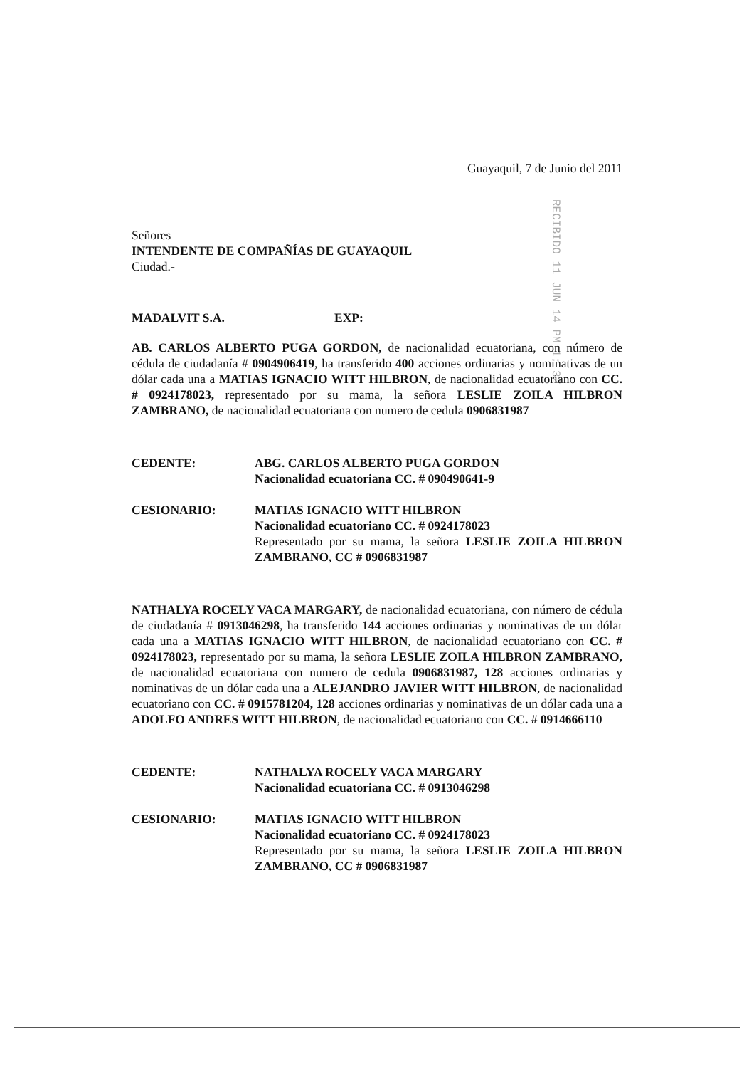RECIBIDO 11 JUN 14 PM 1: 32
Guayaquil, 7 de Junio del 2011
Señores
INTENDENTE DE COMPAÑÍAS DE GUAYAQUIL
Ciudad.-
MADALVIT S.A. EXP:
AB. CARLOS ALBERTO PUGA GORDON, de nacionalidad ecuatoriana, con número de cédula de ciudadanía # 0904906419, ha transferido 400 acciones ordinarias y nominativas de un dólar cada una a MATIAS IGNACIO WITT HILBRON, de nacionalidad ecuatoriano con CC. # 0924178023, representado por su mama, la señora LESLIE ZOILA HILBRON ZAMBRANO, de nacionalidad ecuatoriana con numero de cedula 0906831987
CEDENTE: ABG. CARLOS ALBERTO PUGA GORDON
Nacionalidad ecuatoriana CC. # 090490641-9
CESIONARIO: MATIAS IGNACIO WITT HILBRON
Nacionalidad ecuatoriano CC. # 0924178023
Representado por su mama, la señora LESLIE ZOILA HILBRON ZAMBRANO, CC # 0906831987
NATHALYA ROCELY VACA MARGARY, de nacionalidad ecuatoriana, con número de cédula de ciudadanía # 0913046298, ha transferido 144 acciones ordinarias y nominativas de un dólar cada una a MATIAS IGNACIO WITT HILBRON, de nacionalidad ecuatoriano con CC. # 0924178023, representado por su mama, la señora LESLIE ZOILA HILBRON ZAMBRANO, de nacionalidad ecuatoriana con numero de cedula 0906831987, 128 acciones ordinarias y nominativas de un dólar cada una a ALEJANDRO JAVIER WITT HILBRON, de nacionalidad ecuatoriano con CC. # 0915781204, 128 acciones ordinarias y nominativas de un dólar cada una a ADOLFO ANDRES WITT HILBRON, de nacionalidad ecuatoriano con CC. # 0914666110
CEDENTE: NATHALYA ROCELY VACA MARGARY
Nacionalidad ecuatoriana CC. # 0913046298
CESIONARIO: MATIAS IGNACIO WITT HILBRON
Nacionalidad ecuatoriano CC. # 0924178023
Representado por su mama, la señora LESLIE ZOILA HILBRON ZAMBRANO, CC # 0906831987